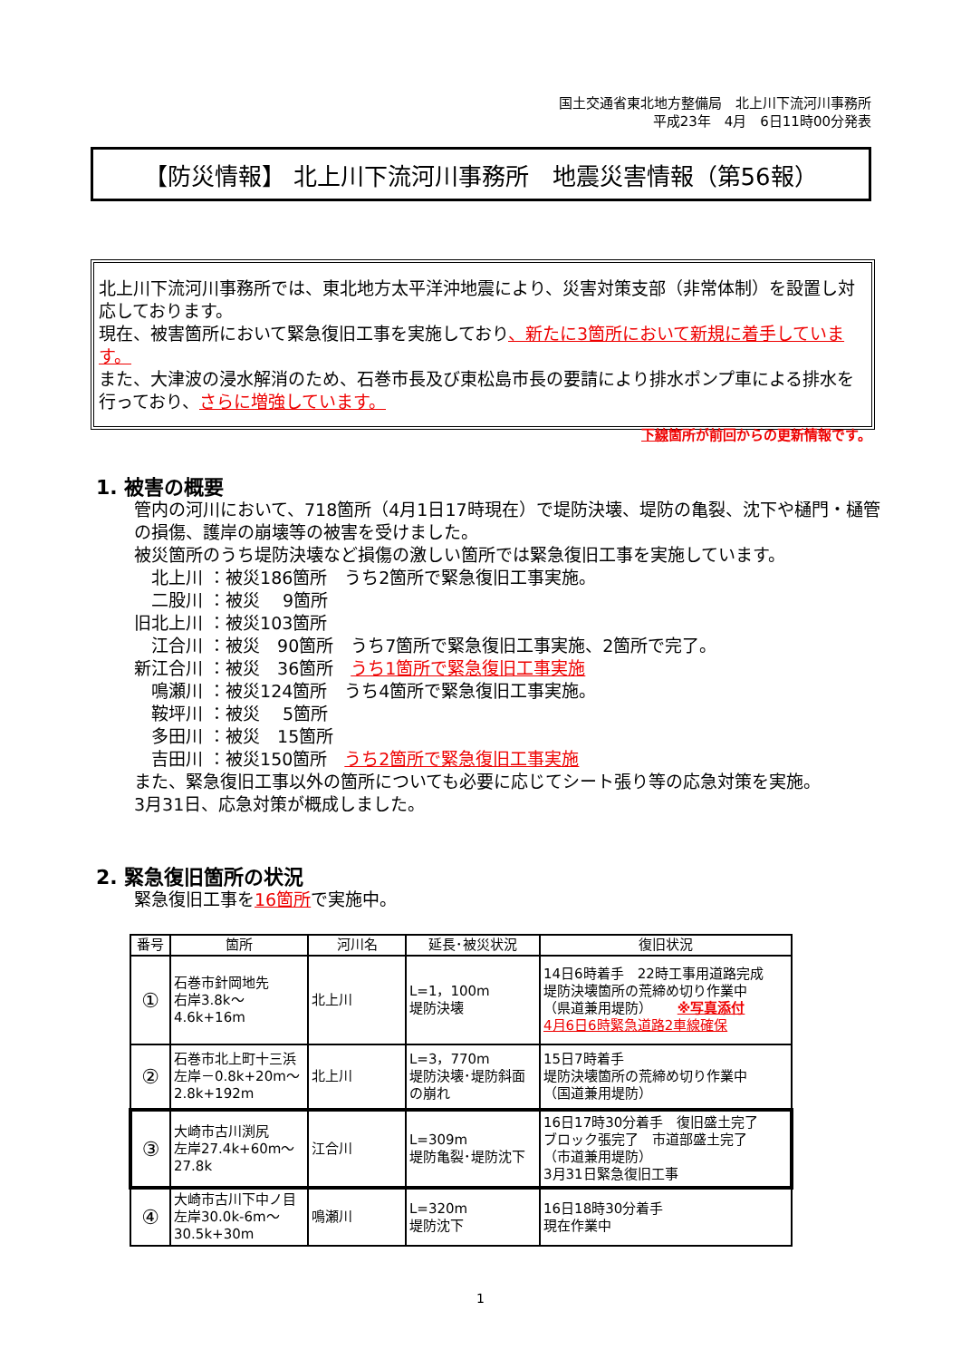国土交通省東北地方整備局　北上川下流河川事務所
平成23年　4月　6日11時00分発表
【防災情報】 北上川下流河川事務所　地震災害情報（第56報）
北上川下流河川事務所では、東北地方太平洋沖地震により、災害対策支部（非常体制）を設置し対応しております。
現在、被害箇所において緊急復旧工事を実施しており、新たに3箇所において新規に着手しています。
また、大津波の浸水解消のため、石巻市長及び東松島市長の要請により排水ポンプ車による排水を行っており、さらに増強しています。
下線箇所が前回からの更新情報です。
1. 被害の概要
管内の河川において、718箇所（4月1日17時現在）で堤防決壊、堤防の亀裂、沈下や樋門・樋管の損傷、護岸の崩壊等の被害を受けました。
被災箇所のうち堤防決壊など損傷の激しい箇所では緊急復旧工事を実施しています。
　北上川 ：被災186箇所　うち2箇所で緊急復旧工事実施。
　二股川 ：被災　 9箇所
旧北上川 ：被災103箇所
　江合川 ：被災　90箇所　うち7箇所で緊急復旧工事実施、2箇所で完了。
新江合川 ：被災　36箇所　うち1箇所で緊急復旧工事実施
　鳴瀬川 ：被災124箇所　うち4箇所で緊急復旧工事実施。
　鞍坪川 ：被災　 5箇所
　多田川 ：被災　15箇所
　吉田川 ：被災150箇所　うち2箇所で緊急復旧工事実施
また、緊急復旧工事以外の箇所についても必要に応じてシート張り等の応急対策を実施。
3月31日、応急対策が概成しました。
2. 緊急復旧箇所の状況
緊急復旧工事を16箇所で実施中。
| 番号 | 箇所 | 河川名 | 延長･被災状況 | 復旧状況 |
| --- | --- | --- | --- | --- |
| ① | 石巻市針岡地先 右岸3.8k～4.6k+16m | 北上川 | L=1，100m 堤防決壊 | 14日6時着手 22時工事用道路完成 堤防決壊箇所の荒締め切り作業中 （県道兼用堤防） ※写真添付 4月6日6時緊急道路2車線確保 |
| ② | 石巻市北上町十三浜 左岸－0.8k+20m～2.8k+192m | 北上川 | L=3，770m 堤防決壊･堤防斜面の崩れ | 15日7時着手 堤防決壊箇所の荒締め切り作業中 （国道兼用堤防） |
| ③ | 大崎市古川渕尻 左岸27.4k+60m～27.8k | 江合川 | L=309m 堤防亀裂･堤防沈下 | 16日17時30分着手 復旧盛土完了 ブロック張完了 市道部盛土完了 （市道兼用堤防） 3月31日緊急復旧工事 |
| ④ | 大崎市古川下中ノ目 左岸30.0k-6m～30.5k+30m | 鳴瀬川 | L=320m 堤防沈下 | 16日18時30分着手 現在作業中 |
1